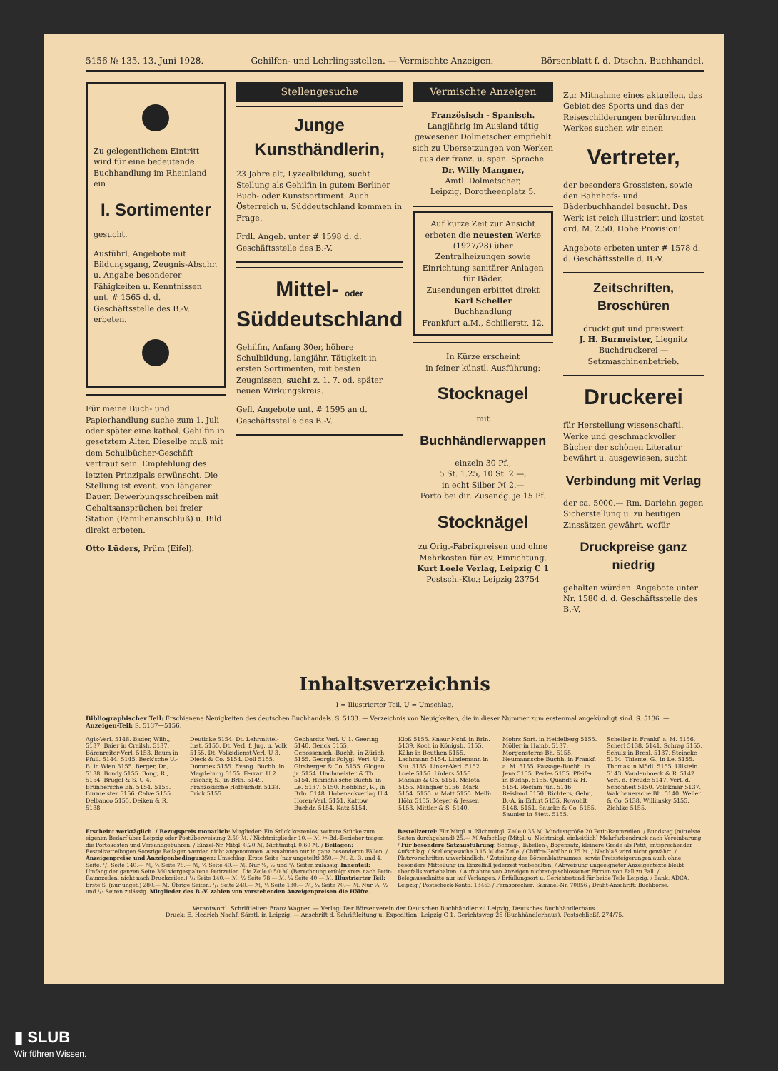5156 № 135, 13. Juni 1928. Gehilfen- und Lehrlingsstellen. — Vermischte Anzeigen. Börsenblatt f. d. Dtschn. Buchhandel.
Zu gelegentlichem Eintritt wird für eine bedeutende Buchhandlung im Rheinland ein
I. Sortimenter
gesucht.
Ausführl. Angebote mit Bildungsgang, Zeugnis-Abschr. u. Angabe besonderer Fähigkeiten u. Kenntnissen unt. # 1565 d. d. Geschäftsstelle des B.-V. erbeten.
Für meine Buch- und Papierhandlung suche zum 1. Juli oder später eine kathol. Gehilfin in gesetztem Alter. Dieselbe muß mit dem Schulbücher-Geschäft vertraut sein. Empfehlung des letzten Prinzipals erwünscht. Die Stellung ist event. von längerer Dauer. Bewerbungsschreiben mit Gehaltsansprüchen bei freier Station (Familienanschluß) u. Bild direkt erbeten.
Otto Lüders, Prüm (Eifel).
Stellengesuche
Junge
Kunsthändlerin,
23 Jahre alt, Lyzealbildung, sucht Stellung als Gehilfin in gutem Berliner Buch- oder Kunstsortiment. Auch Österreich u. Süddeutschland kommen in Frage.
Frdl. Angeb. unter # 1598 d. d. Geschäftsstelle des B.-V.
Mittel- oder
Süddeutschland
Gehilfin, Anfang 30er, höhere Schulbildung, langjähr. Tätigkeit in ersten Sortimenten, mit besten Zeugnissen, sucht z. 1. 7. od. später neuen Wirkungskreis.
Gefl. Angebote unt. # 1595 an d. Geschäftsstelle des B.-V.
Vermischte Anzeigen
Französisch - Spanisch.
Langjährig im Ausland tätig gewesener Dolmetscher empfiehlt sich zu Übersetzungen von Werken aus der franz. u. span. Sprache.
Dr. Willy Mangner,
Amtl. Dolmetscher,
Leipzig, Dorotheenplatz 5.
Auf kurze Zeit zur Ansicht erbeten die neuesten Werke (1927/28) über Zentralheizungen sowie Einrichtung sanitärer Anlagen für Bäder.
Zusendungen erbittet direkt
Karl Scheller
Buchhandlung
Frankfurt a.M., Schillerstr. 12.
In Kürze erscheint
in feiner künstl. Ausführung:
Stocknagel
mit
Buchhändlerwappen
einzeln 30 Pf.,
5 St. 1.25, 10 St. 2.—,
in echt Silber ℳ 2.—
Porto bei dir. Zusendg. je 15 Pf.
Stocknägel
zu Orig.-Fabrikpreisen und ohne Mehrkosten für ev. Einrichtung.
Kurt Loele Verlag, Leipzig C 1
Postsch.-Kto.: Leipzig 23754
Zur Mitnahme eines aktuellen, das Gebiet des Sports und das der Reiseschilderungen berührenden Werkes suchen wir einen
Vertreter,
der besonders Grossisten, sowie den Bahnhofs- und Bäderbuchhandel besucht. Das Werk ist reich illustriert und kostet ord. M. 2.50. Hohe Provision!
Angebote erbeten unter # 1578 d. d. Geschäftsstelle d. B.-V.
Zeitschriften, Broschüren
druckt gut und preiswert
J. H. Burmeister, Liegnitz
Buchdruckerei — Setzmaschinenbetrieb.
Druckerei
für Herstellung wissenschaftl. Werke und geschmackvoller Bücher der schönen Literatur bewährt u. ausgewiesen, sucht
Verbindung mit Verlag
der ca. 5000.— Rm. Darlehn gegen Sicherstellung u. zu heutigen Zinssätzen gewährt, wofür
Druckpreise ganz niedrig
gehalten würden. Angebote unter Nr. 1580 d. d. Geschäftsstelle des B.-V.
Inhaltsverzeichnis
I = Illustrierter Teil. U = Umschlag.
Bibliographischer Teil: Erschienene Neuigkeiten des deutschen Buchhandels. S. 5133. — Verzeichnis von Neuigkeiten, die in dieser Nummer zum erstenmal angekündigt sind. S. 5136. — Anzeigen-Teil: S. 5137—5156.
Agis-Verl. 5148. Bader, Wilh., 5137. Baier in Crailsh. 5137. Bärenreiter-Verl. 5153. Baum in Pfull. 5144. 5145. Beck'sche U.-B. in Wien 5155. Berger, Dr., 5138. Bondy 5155. Bong, R., 5154. Brügel & S. U 4. Brunnersche Bh. 5154. 5155. Burmeister 5156. Calve 5155. Delbanco 5155. Deiken & R. 5138.
Deuticke 5154. Dt. Lehrmittel-Inst. 5155. Dt. Verl. f. Jug. u. Volk 5155. Dt. Volksdienst-Verl. U 3. Dieck & Co. 5154. Doll 5155. Dommes 5155. Evang. Buchh. in Magdeburg 5155. Ferrari U 2. Fischer, S., in Brln. 5149. Französische Hofbuchdr. 5138. Frick 5155.
Gebhardts Verl. U 1. Geering 5140. Genck 5155. Genossensch.-Buchh. in Zürich 5155. Georgis Polygl. Verl. U 2. Girsberger & Co. 5155. Glogau jr. 5154. Hachmeister & Th. 5154. Hinrichs'sche Buchh. in Le. 5137. 5150. Hobbing, R., in Brln. 5148. Hoheneckverlag U 4. Horen-Verl. 5151. Kattow. Buchdr. 5154. Katz 5154.
Kloß 5155. Knaur Nchf. in Brln. 5139. Koch in Königsb. 5155. Kühn in Beuthen 5155. Lachmann 5154. Lindemann in Stu. 5155. Linser-Verl. 5152. Loele 5156. Lüders 5156. Madaus & Co. 5151. Malota 5155. Mangner 5156. Mark 5154. 5155. v. Matt 5155. Meili-Höhr 5155. Meyer & Jessen 5153. Mittler & S. 5140.
Mohrs Sort. in Heidelberg 5155. Möller in Hamb. 5137. Morgensterns Bh. 5155. Neumannsche Buchh. in Frankf. a. M. 5155. Passage-Buchh. in Jena 5155. Perles 5155. Pfeifer in Budap. 5155. Quandt & H. 5154. Reclam jun. 5146. Reisland 5150. Richters, Gebr., B.-A. in Erfurt 5155. Rowohlt 5148. 5151. Saucke & Co. 5155. Saunier in Stett. 5155.
Scheller in Frankf. a. M. 5156. Scherl 5138. 5141. Schrag 5155. Schulz in Bresl. 5137. Steincke 5154. Thieme, G., in Le. 5155. Thomas in Mödl. 5155. Ullstein 5143. Vandenhoeck & R. 5142. Verl. d. Freude 5147. Verl. d. Schönheit 5150. Volckmar 5137. Waldbauersche Bh. 5140. Weller & Co. 5138. Willimsky 5155. Ziehlke 5155.
Erscheint werktäglich. / Bezugspreis monatlich: Mitglieder: Ein Stück kostenlos, weitere Stücke zum eigenen Bedarf über Leipzig oder Postüberweisung 2.50 ℳ. / Nichtmitglieder 10.— ℳ. ✂-Bd.-Bezieher tragen die Portokosten und Versandgebühren. / Einzel-Nr. Mitgl. 0.20 ℳ, Nichtmitgl. 0.60 ℳ. / Beilagen: Bestellzettelbogen Sonstige Beilagen werden nicht angenommen. Ausnahmen nur in ganz besonderen Fällen. / Anzeigenpreise und Anzeigenbedingungen: Umschlag: Erste Seite (nur ungeteilt) 350.— ℳ, 2., 3. und 4. Seite: ¹/₁ Seite 140.— ℳ, ½ Seite 78.— ℳ, ¼ Seite 40.— ℳ. Nur ⅛, ½ und ¹/₁ Seiten zulässig. Innenteil: Umfang der ganzen Seite 360 viergespaltene Petitzeilen. Die Zeile 0.50 ℳ. (Berechnung erfolgt stets nach Petit-Raumzeilen, nicht nach Druckzeilen.) ¹/₁ Seite 140.— ℳ, ½ Seite 78.— ℳ, ¼ Seite 40.— ℳ. Illustrierter Teil: Erste S. (nur unget.) 280.— ℳ. Übrige Seiten: ¹/₁ Seite 240.— ℳ, ½ Seite 130.— ℳ, ¼ Seite 70.— ℳ. Nur ¼, ½ und ¹/₁ Seiten zulässig. Mitglieder des B.-V. zahlen von vorstehenden Anzeigenpreisen die Hälfte. Bestellzettel: Für Mitgl. u. Nichtmitgl. Zeile 0.35 ℳ. Mindestgröße 20 Petit-Raumzeilen. / Bundsteg (mittelste Seiten durchgehend) 25.— ℳ Aufschlag (Mitgl. u. Nichtmitgl. einheitlich) Mehrfarbendruck nach Vereinbarung. / Für besondere Satzausführung: Schräg-, Tabellen-, Bogensatz, kleinere Grade als Petit, entsprechender Aufschlag. / Stellengesuche 0.15 ℳ die Zeile. / Chiffre-Gebühr 0.75 ℳ. / Nachlaß wird nicht gewährt. / Platzvorschriften unverbindlich. / Zuteilung des Börsenblattraumes, sowie Preissteigerungen auch ohne besondere Mitteilung im Einzelfall jederzeit vorbehalten. / Abweisung ungeeigneter Anzeigentexte bleibt ebenfalls vorbehalten. / Aufnahme von Anzeigen nichtangeschlossener Firmen von Fall zu Fall. / Belegausschnitte nur auf Verlangen. / Erfüllungsort u. Gerichtsstand für beide Teile Leipzig. / Bank: ADCA, Leipzig / Postscheck-Konto: 13463 / Fernsprecher: Sammel-Nr. 70856 / Draht-Anschrift: Buchbörse.
Verantwortl. Schriftleiter: Franz Wagner. — Verlag: Der Börsenverein der Deutschen Buchhändler zu Leipzig, Deutsches Buchhändlerhaus.
Druck: E. Hedrich Nachf. Sämtl. in Leipzig. — Anschrift d. Schriftleitung u. Expedition: Leipzig C 1, Gerichtsweg 26 (Buchhändlerhaus), Postschließf. 274/75.
▮ SLUB
Wir führen Wissen.